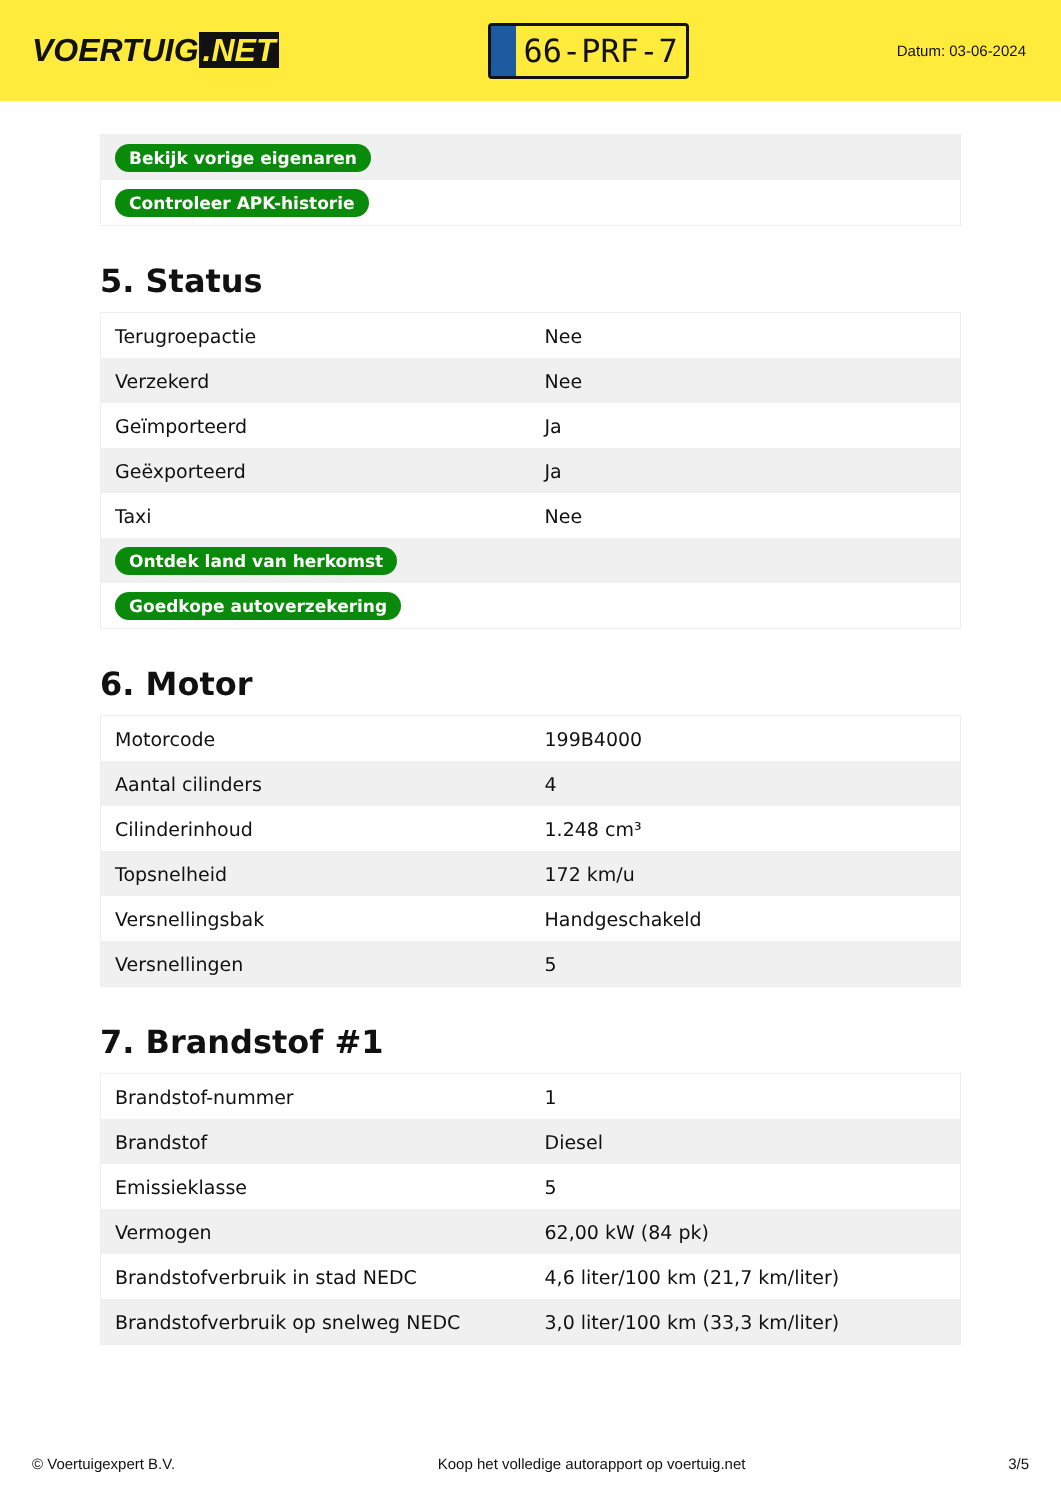VOERTUIG.NET
66-PRF-7
Datum: 03-06-2024
| Bekijk vorige eigenaren |
| Controleer APK-historie |
5. Status
| Terugroepactie | Nee |
| Verzekerd | Nee |
| Geïmporteerd | Ja |
| Geëxporteerd | Ja |
| Taxi | Nee |
| Ontdek land van herkomst | |
| Goedkope autoverzekering | |
6. Motor
| Motorcode | 199B4000 |
| Aantal cilinders | 4 |
| Cilinderinhoud | 1.248 cm³ |
| Topsnelheid | 172 km/u |
| Versnellingsbak | Handgeschakeld |
| Versnellingen | 5 |
7. Brandstof #1
| Brandstof-nummer | 1 |
| Brandstof | Diesel |
| Emissieklasse | 5 |
| Vermogen | 62,00 kW (84 pk) |
| Brandstofverbruik in stad NEDC | 4,6 liter/100 km (21,7 km/liter) |
| Brandstofverbruik op snelweg NEDC | 3,0 liter/100 km (33,3 km/liter) |
© Voertuigexpert B.V. Koop het volledige autorapport op voertuig.net 3/5